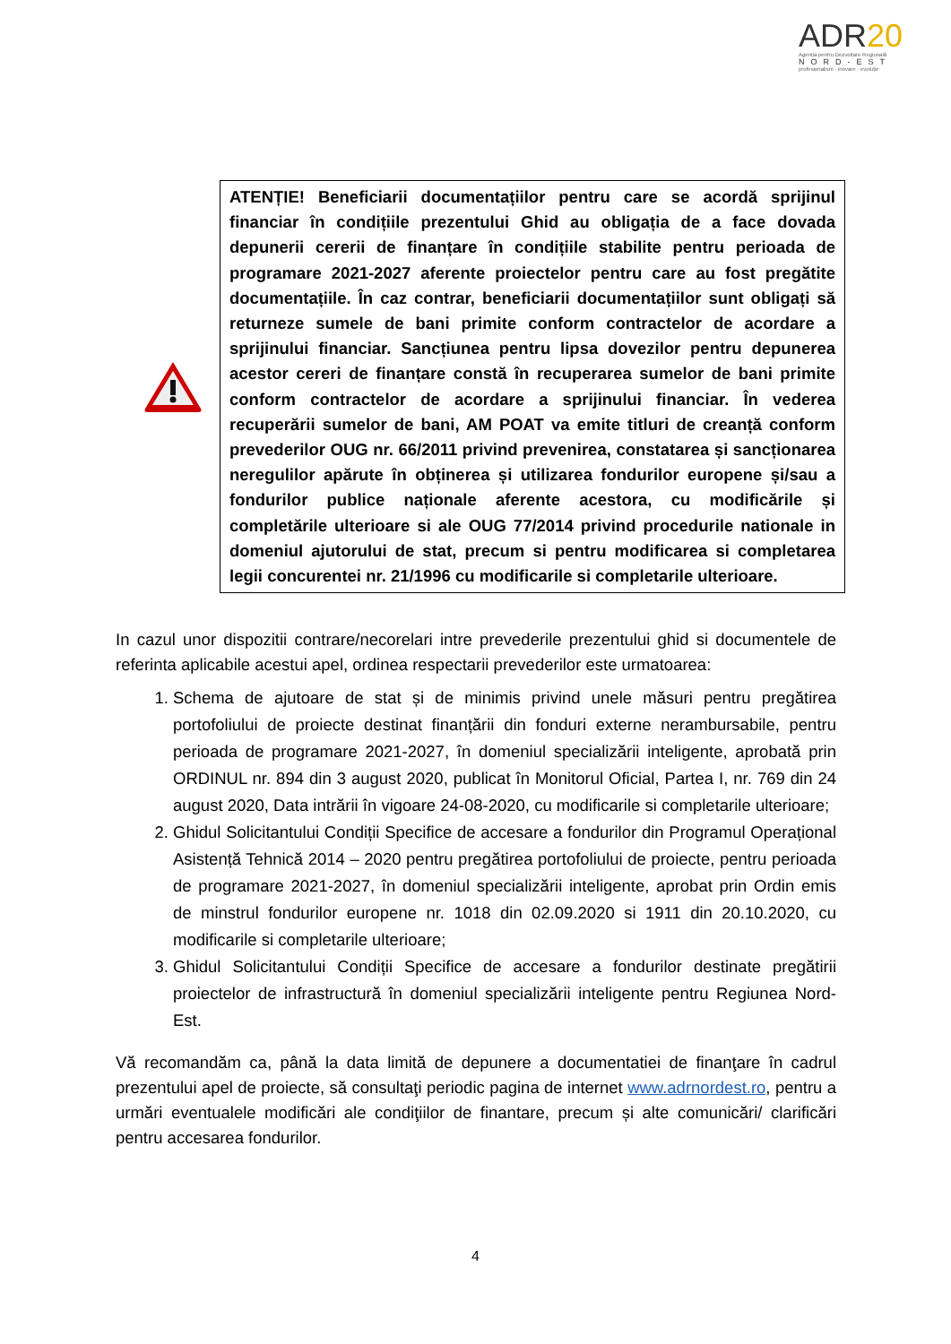ADR20
Agenția pentru Dezvoltare Regională
NORD-EST
profesionalism · inovare · evoluție
ATENȚIE! Beneficiarii documentațiilor pentru care se acordă sprijinul financiar în condițiile prezentului Ghid au obligația de a face dovada depunerii cererii de finanțare în condițiile stabilite pentru perioada de programare 2021-2027 aferente proiectelor pentru care au fost pregătite documentațiile. În caz contrar, beneficiarii documentațiilor sunt obligați să returneze sumele de bani primite conform contractelor de acordare a sprijinului financiar. Sancțiunea pentru lipsa dovezilor pentru depunerea acestor cereri de finanțare constă în recuperarea sumelor de bani primite conform contractelor de acordare a sprijinului financiar. În vederea recuperării sumelor de bani, AM POAT va emite titluri de creanță conform prevederilor OUG nr. 66/2011 privind prevenirea, constatarea și sancționarea neregulilor apărute în obținerea și utilizarea fondurilor europene și/sau a fondurilor publice naționale aferente acestora, cu modificările și completările ulterioare si ale OUG 77/2014 privind procedurile nationale in domeniul ajutorului de stat, precum si pentru modificarea si completarea legii concurentei nr. 21/1996 cu modificarile si completarile ulterioare.
In cazul unor dispozitii contrare/necorelari intre prevederile prezentului ghid si documentele de referinta aplicabile acestui apel, ordinea respectarii prevederilor este urmatoarea:
1. Schema de ajutoare de stat și de minimis privind unele măsuri pentru pregătirea portofoliului de proiecte destinat finanțării din fonduri externe nerambursabile, pentru perioada de programare 2021-2027, în domeniul specializării inteligente, aprobată prin ORDINUL nr. 894 din 3 august 2020, publicat în Monitorul Oficial, Partea I, nr. 769 din 24 august 2020, Data intrării în vigoare 24-08-2020, cu modificarile si completarile ulterioare;
2. Ghidul Solicitantului Condiții Specifice de accesare a fondurilor din Programul Operațional Asistență Tehnică 2014 – 2020 pentru pregătirea portofoliului de proiecte, pentru perioada de programare 2021-2027, în domeniul specializării inteligente, aprobat prin Ordin emis de minstrul fondurilor europene nr. 1018 din 02.09.2020 si 1911 din 20.10.2020, cu modificarile si completarile ulterioare;
3. Ghidul Solicitantului Condiții Specifice de accesare a fondurilor destinate pregătirii proiectelor de infrastructură în domeniul specializării inteligente pentru Regiunea Nord-Est.
Vă recomandăm ca, până la data limită de depunere a documentatiei de finanţare în cadrul prezentului apel de proiecte, să consultaţi periodic pagina de internet www.adrnordest.ro, pentru a urmări eventualele modificări ale condiţiilor de finantare, precum și alte comunicări/ clarificări pentru accesarea fondurilor.
4